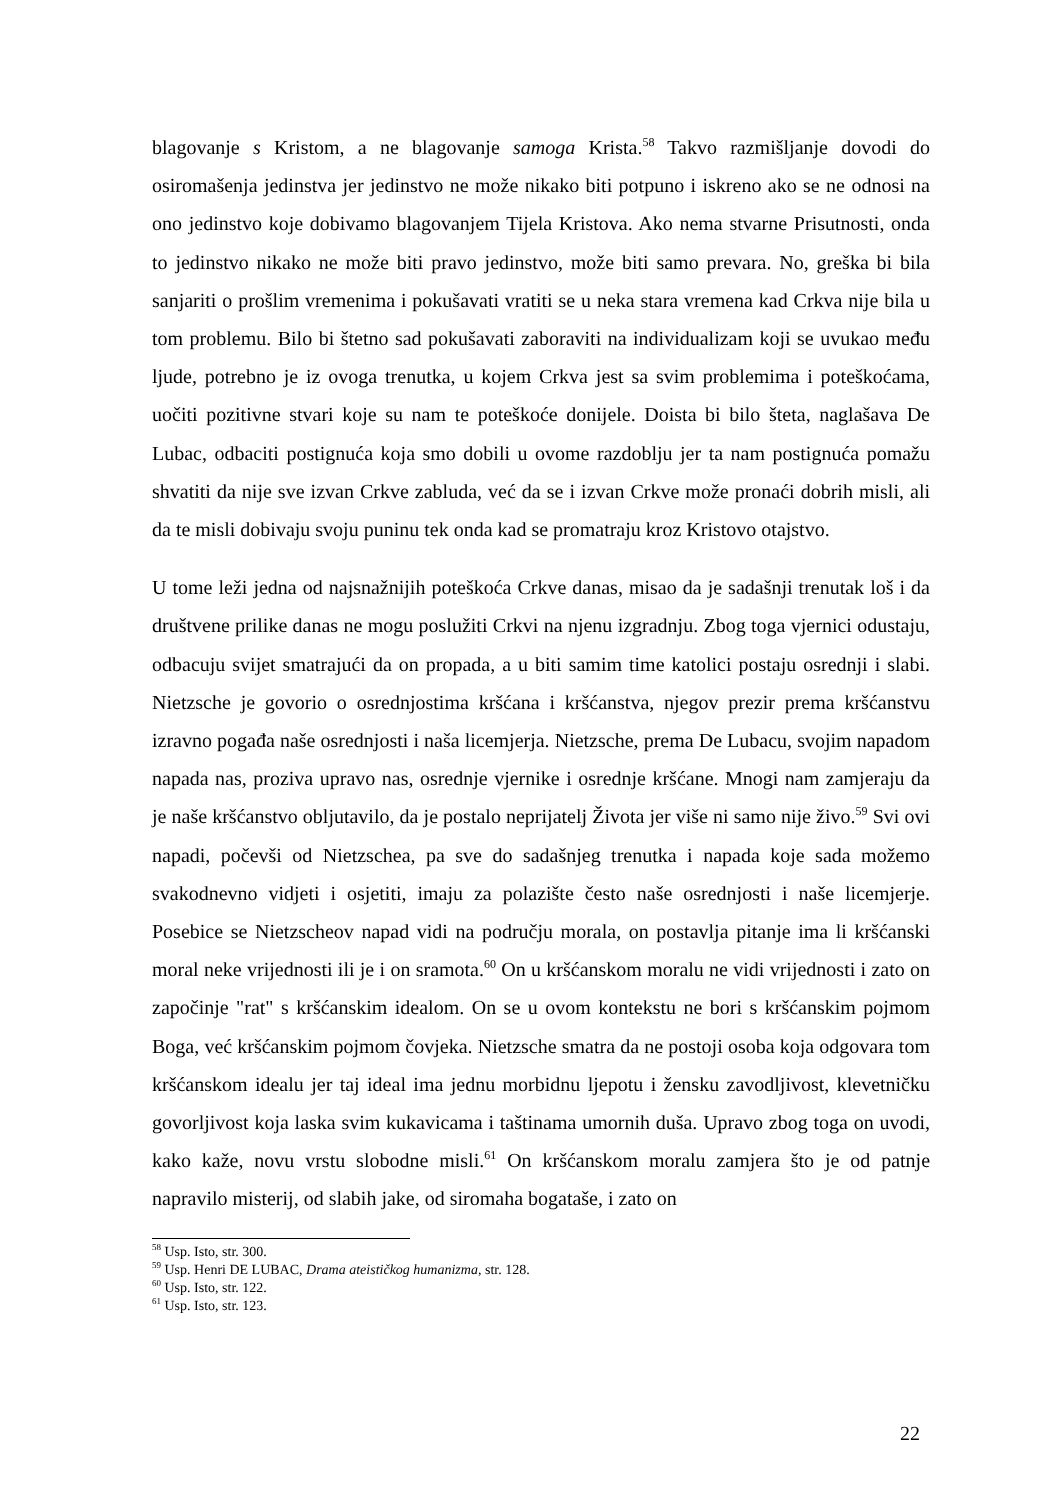blagovanje s Kristom, a ne blagovanje samoga Krista.<sup>58</sup> Takvo razmišljanje dovodi do osiromašenja jedinstva jer jedinstvo ne može nikako biti potpuno i iskreno ako se ne odnosi na ono jedinstvo koje dobivamo blagovanjem Tijela Kristova. Ako nema stvarne Prisutnosti, onda to jedinstvo nikako ne može biti pravo jedinstvo, može biti samo prevara. No, greška bi bila sanjariti o prošlim vremenima i pokušavati vratiti se u neka stara vremena kad Crkva nije bila u tom problemu. Bilo bi štetno sad pokušavati zaboraviti na individualizam koji se uvukao među ljude, potrebno je iz ovoga trenutka, u kojem Crkva jest sa svim problemima i poteškoćama, uočiti pozitivne stvari koje su nam te poteškoće donijele. Doista bi bilo šteta, naglašava De Lubac, odbaciti postignuća koja smo dobili u ovome razdoblju jer ta nam postignuća pomažu shvatiti da nije sve izvan Crkve zabluda, već da se i izvan Crkve može pronaći dobrih misli, ali da te misli dobivaju svoju puninu tek onda kad se promatraju kroz Kristovo otajstvo.
U tome leži jedna od najsnažnijih poteškoća Crkve danas, misao da je sadašnji trenutak loš i da društvene prilike danas ne mogu poslužiti Crkvi na njenu izgradnju. Zbog toga vjernici odustaju, odbacuju svijet smatrajući da on propada, a u biti samim time katolici postaju osrednji i slabi. Nietzsche je govorio o osrednjostima kršćana i kršćanstva, njegov prezir prema kršćanstvu izravno pogađa naše osrednjosti i naša licemjerja. Nietzsche, prema De Lubacu, svojim napadom napada nas, proziva upravo nas, osrednje vjernike i osrednje kršćane. Mnogi nam zamjeraju da je naše kršćanstvo obljutavilo, da je postalo neprijatelj Života jer više ni samo nije živo.<sup>59</sup> Svi ovi napadi, počevši od Nietzschea, pa sve do sadašnjeg trenutka i napada koje sada možemo svakodnevno vidjeti i osjetiti, imaju za polazište često naše osrednjosti i naše licemjerje. Posebice se Nietzscheov napad vidi na području morala, on postavlja pitanje ima li kršćanski moral neke vrijednosti ili je i on sramota.<sup>60</sup> On u kršćanskom moralu ne vidi vrijednosti i zato on započinje "rat" s kršćanskim idealom. On se u ovom kontekstu ne bori s kršćanskim pojmom Boga, već kršćanskim pojmom čovjeka. Nietzsche smatra da ne postoji osoba koja odgovara tom kršćanskom idealu jer taj ideal ima jednu morbidnu ljepotu i žensku zavodljivost, klevetničku govorljivost koja laska svim kukavicama i taštinama umornih duša. Upravo zbog toga on uvodi, kako kaže, novu vrstu slobodne misli.<sup>61</sup> On kršćanskom moralu zamjera što je od patnje napravilo misterij, od slabih jake, od siromaha bogataše, i zato on
<sup>58</sup> Usp. Isto, str. 300.
<sup>59</sup> Usp. Henri DE LUBAC, Drama ateističkog humanizma, str. 128.
<sup>60</sup> Usp. Isto, str. 122.
<sup>61</sup> Usp. Isto, str. 123.
22